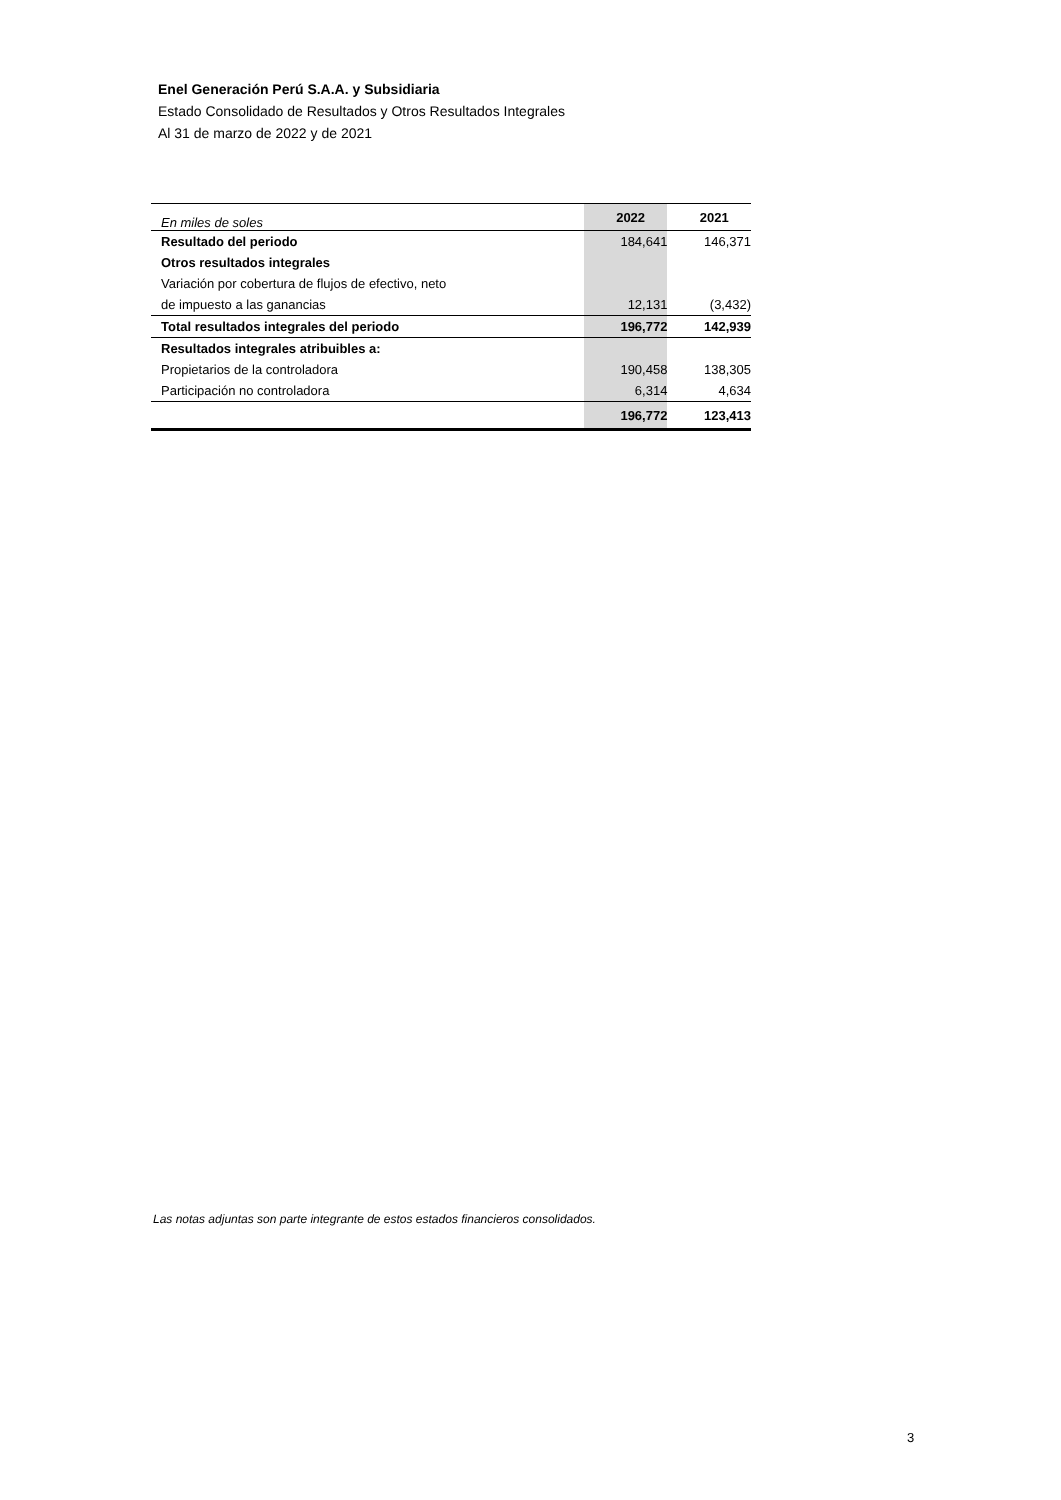Enel Generación Perú S.A.A. y Subsidiaria
Estado Consolidado de Resultados y Otros Resultados Integrales
Al 31 de marzo de 2022 y de 2021
| En miles de soles | 2022 | 2021 |
| Resultado del periodo | 184,641 | 146,371 |
| Otros resultados integrales | | |
| Variación por cobertura de flujos de efectivo, neto | | |
| de impuesto a las ganancias | 12,131 | (3,432) |
| Total resultados integrales del periodo | 196,772 | 142,939 |
| Resultados integrales atribuibles a: | | |
| Propietarios de la controladora | 190,458 | 138,305 |
| Participación no controladora | 6,314 | 4,634 |
| | 196,772 | 123,413 |
Las notas adjuntas son parte integrante de estos estados financieros consolidados.
3